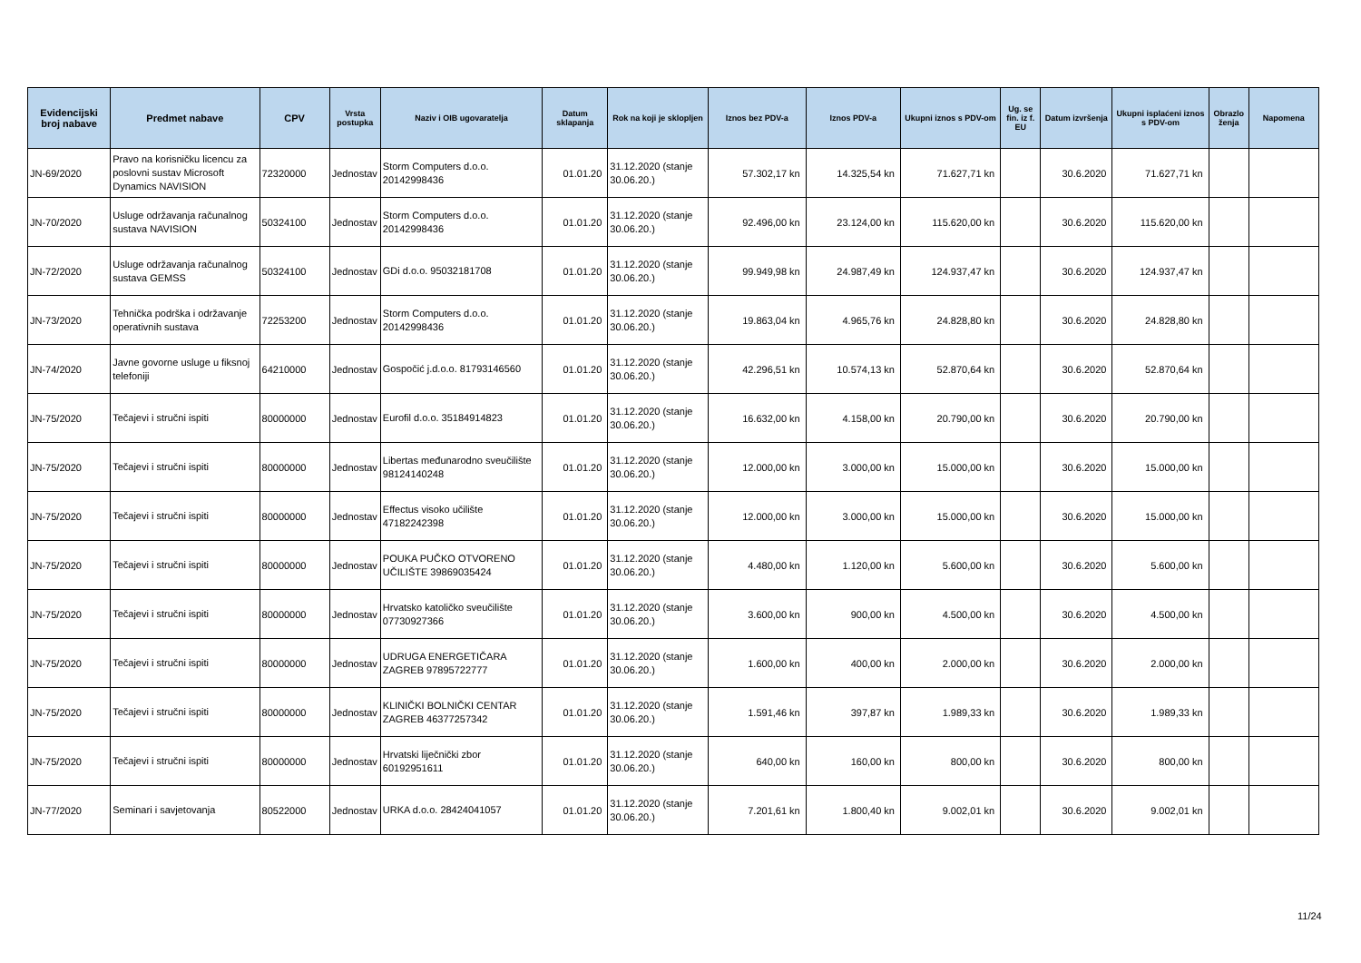| Evidencijski broj nabave | Predmet nabave | CPV | Vrsta postupka | Naziv i OIB ugovaratelja | Datum sklapanja | Rok na koji je sklopljen | Iznos bez PDV-a | Iznos PDV-a | Ukupni iznos s PDV-om | Ug. se fin. iz f. EU | Datum izvršenja | Ukupni isplaćeni iznos s PDV-om | Obrazlo ženja | Napomena |
| --- | --- | --- | --- | --- | --- | --- | --- | --- | --- | --- | --- | --- | --- | --- |
| JN-69/2020 | Pravo na korisničku licencu za poslovni sustav Microsoft Dynamics NAVISION | 72320000 | Jednostav | Storm Computers d.o.o. 20142998436 | 01.01.20 | 31.12.2020 (stanje 30.06.20.) | 57.302,17 kn | 14.325,54 kn | 71.627,71 kn | | 30.6.2020 | 71.627,71 kn | | |
| JN-70/2020 | Usluge održavanja računalnog sustava NAVISION | 50324100 | Jednostav | Storm Computers d.o.o. 20142998436 | 01.01.20 | 31.12.2020 (stanje 30.06.20.) | 92.496,00 kn | 23.124,00 kn | 115.620,00 kn | | 30.6.2020 | 115.620,00 kn | | |
| JN-72/2020 | Usluge održavanja računalnog sustava GEMSS | 50324100 | Jednostav | GDi d.o.o. 95032181708 | 01.01.20 | 31.12.2020 (stanje 30.06.20.) | 99.949,98 kn | 24.987,49 kn | 124.937,47 kn | | 30.6.2020 | 124.937,47 kn | | |
| JN-73/2020 | Tehnička podrška i održavanje operativnih sustava | 72253200 | Jednostav | Storm Computers d.o.o. 20142998436 | 01.01.20 | 31.12.2020 (stanje 30.06.20.) | 19.863,04 kn | 4.965,76 kn | 24.828,80 kn | | 30.6.2020 | 24.828,80 kn | | |
| JN-74/2020 | Javne govorne usluge u fiksnoj telefoniji | 64210000 | Jednostav | Gospočić j.d.o.o. 81793146560 | 01.01.20 | 31.12.2020 (stanje 30.06.20.) | 42.296,51 kn | 10.574,13 kn | 52.870,64 kn | | 30.6.2020 | 52.870,64 kn | | |
| JN-75/2020 | Tečajevi i stručni ispiti | 80000000 | Jednostav | Eurofil d.o.o. 35184914823 | 01.01.20 | 31.12.2020 (stanje 30.06.20.) | 16.632,00 kn | 4.158,00 kn | 20.790,00 kn | | 30.6.2020 | 20.790,00 kn | | |
| JN-75/2020 | Tečajevi i stručni ispiti | 80000000 | Jednostav | Libertas međunarodno sveučilište 98124140248 | 01.01.20 | 31.12.2020 (stanje 30.06.20.) | 12.000,00 kn | 3.000,00 kn | 15.000,00 kn | | 30.6.2020 | 15.000,00 kn | | |
| JN-75/2020 | Tečajevi i stručni ispiti | 80000000 | Jednostav | Effectus visoko učilište 47182242398 | 01.01.20 | 31.12.2020 (stanje 30.06.20.) | 12.000,00 kn | 3.000,00 kn | 15.000,00 kn | | 30.6.2020 | 15.000,00 kn | | |
| JN-75/2020 | Tečajevi i stručni ispiti | 80000000 | Jednostav | POUKA PUČKO OTVORENO UČILIŠTE 39869035424 | 01.01.20 | 31.12.2020 (stanje 30.06.20.) | 4.480,00 kn | 1.120,00 kn | 5.600,00 kn | | 30.6.2020 | 5.600,00 kn | | |
| JN-75/2020 | Tečajevi i stručni ispiti | 80000000 | Jednostav | Hrvatsko katoličko sveučilište 07730927366 | 01.01.20 | 31.12.2020 (stanje 30.06.20.) | 3.600,00 kn | 900,00 kn | 4.500,00 kn | | 30.6.2020 | 4.500,00 kn | | |
| JN-75/2020 | Tečajevi i stručni ispiti | 80000000 | Jednostav | UDRUGA ENERGETIČARA ZAGREB 97895722777 | 01.01.20 | 31.12.2020 (stanje 30.06.20.) | 1.600,00 kn | 400,00 kn | 2.000,00 kn | | 30.6.2020 | 2.000,00 kn | | |
| JN-75/2020 | Tečajevi i stručni ispiti | 80000000 | Jednostav | KLINIČKI BOLNIČKI CENTAR ZAGREB 46377257342 | 01.01.20 | 31.12.2020 (stanje 30.06.20.) | 1.591,46 kn | 397,87 kn | 1.989,33 kn | | 30.6.2020 | 1.989,33 kn | | |
| JN-75/2020 | Tečajevi i stručni ispiti | 80000000 | Jednostav | Hrvatski liječnički zbor 60192951611 | 01.01.20 | 31.12.2020 (stanje 30.06.20.) | 640,00 kn | 160,00 kn | 800,00 kn | | 30.6.2020 | 800,00 kn | | |
| JN-77/2020 | Seminari i savjetovanja | 80522000 | Jednostav | URKA d.o.o. 28424041057 | 01.01.20 | 31.12.2020 (stanje 30.06.20.) | 7.201,61 kn | 1.800,40 kn | 9.002,01 kn | | 30.6.2020 | 9.002,01 kn | | |
11/24